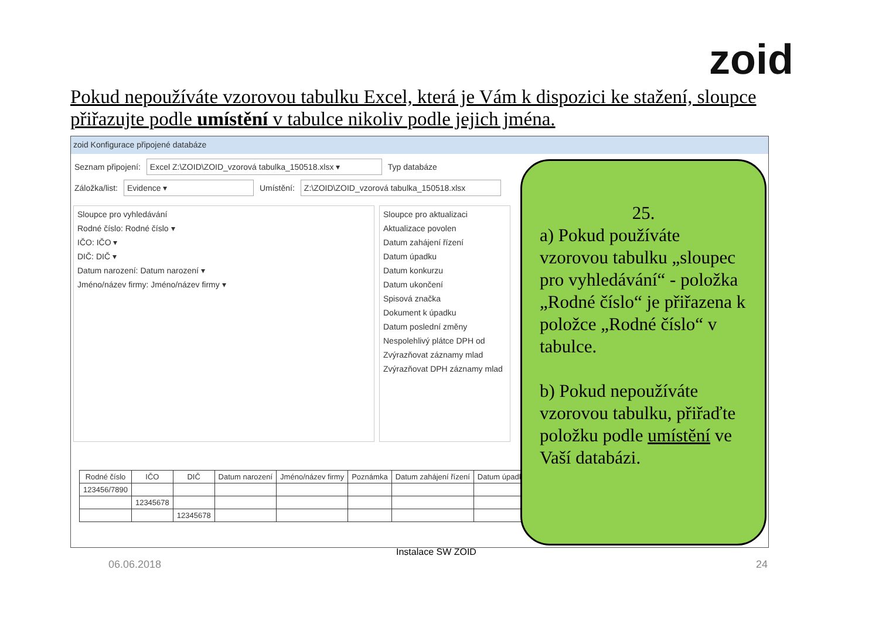zoid
Pokud nepoužíváte vzorovou tabulku Excel, která je Vám k dispozici ke stažení, sloupce přiřazujte podle umístění v tabulce nikoliv podle jejich jména.
zoid Konfigurace připojené databáze
Seznam připojení: Excel Z:\ZOID\ZOID_vzorová tabulka_150518.xlsx ▾ Typ databáze
Záložka/list: Evidence ▾ Umístění: Z:\ZOID\ZOID_vzorová tabulka_150518.xlsx
Sloupce pro vyhledávání
Rodné číslo: Rodné číslo ▾
IČO: IČO ▾
DIČ: DIČ ▾
Datum narození: Datum narození ▾
Jméno/název firmy: Jméno/název firmy ▾
Sloupce pro aktualizaci
Aktualizace povolen
Datum zahájení řízení
Datum úpadku
Datum konkurzu
Datum ukončení
Spisová značka
Dokument k úpadku
Datum poslední změny
Nespolehlivý plátce DPH od
Zvýrazňovat záznamy mlad
Zvýrazňovat DPH záznamy mlad
| Rodné číslo | IČO | DIČ | Datum narození | Jméno/název firmy | Poznámka | Datum zahájení řízení | Datum úpadku |
| --- | --- | --- | --- | --- | --- | --- | --- |
| 123456/7890 | | | | | | | |
| | 12345678 | | | | | | |
| | | 12345678 | | | | | |
25.
a) Pokud používáte vzorovou tabulku „sloupec pro vyhledávání“ - položka „Rodné číslo“ je přiřazena k položce „Rodné číslo“ v tabulce.
b) Pokud nepoužíváte vzorovou tabulku, přiřaďte položku podle umístění ve Vaší databázi.
Instalace SW ZOID
06.06.2018 24